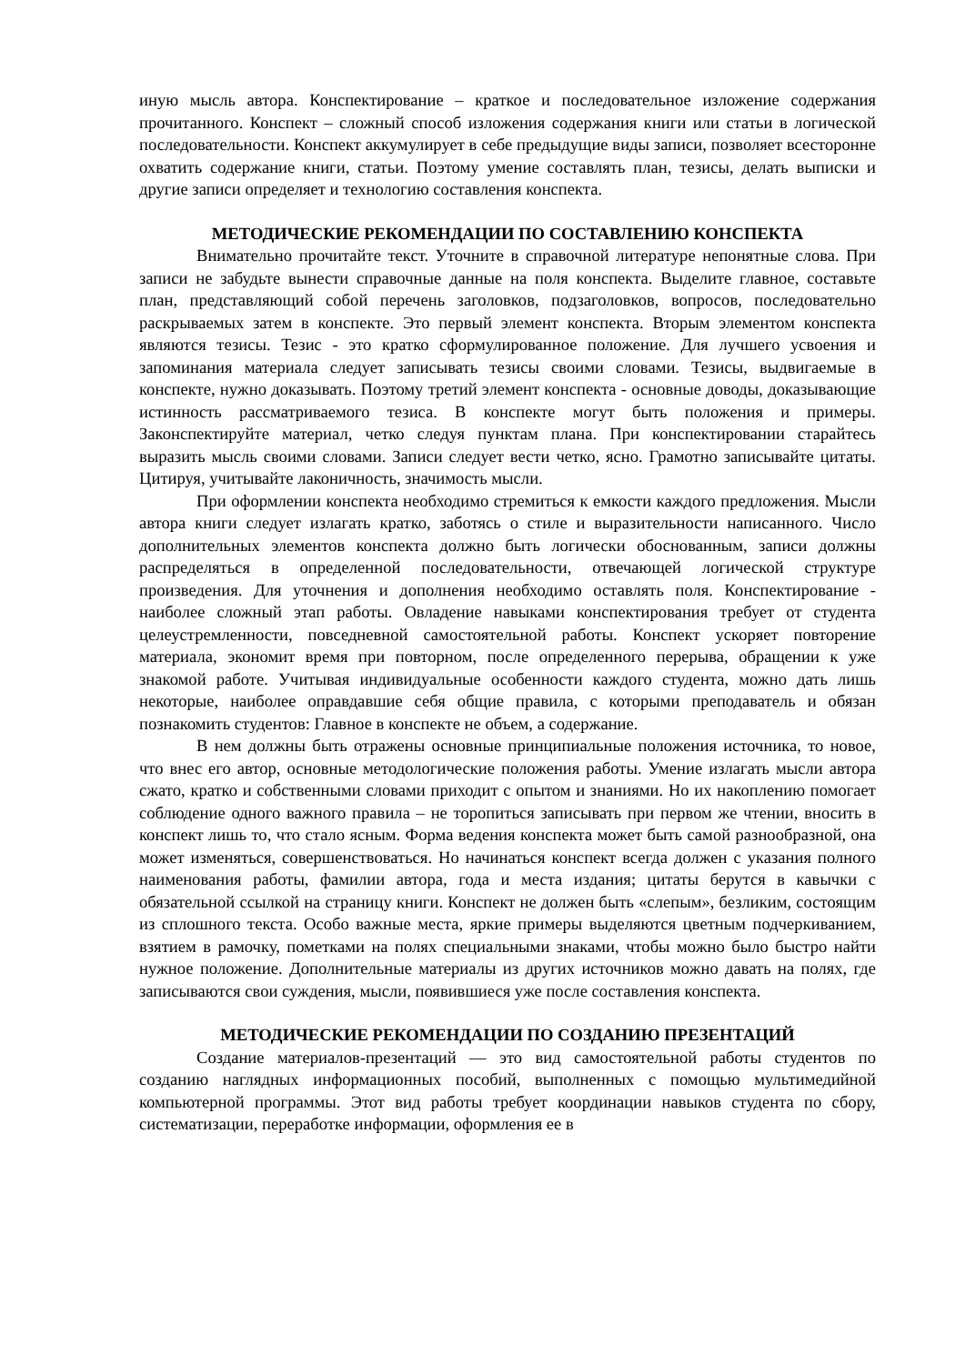иную мысль автора. Конспектирование – краткое и последовательное изложение содержания прочитанного. Конспект – сложный способ изложения содержания книги или статьи в логической последовательности. Конспект аккумулирует в себе предыдущие виды записи, позволяет всесторонне охватить содержание книги, статьи. Поэтому умение составлять план, тезисы, делать выписки и другие записи определяет и технологию составления конспекта.
МЕТОДИЧЕСКИЕ РЕКОМЕНДАЦИИ ПО СОСТАВЛЕНИЮ КОНСПЕКТА
Внимательно прочитайте текст. Уточните в справочной литературе непонятные слова. При записи не забудьте вынести справочные данные на поля конспекта. Выделите главное, составьте план, представляющий собой перечень заголовков, подзаголовков, вопросов, последовательно раскрываемых затем в конспекте. Это первый элемент конспекта. Вторым элементом конспекта являются тезисы. Тезис - это кратко сформулированное положение. Для лучшего усвоения и запоминания материала следует записывать тезисы своими словами. Тезисы, выдвигаемые в конспекте, нужно доказывать. Поэтому третий элемент конспекта - основные доводы, доказывающие истинность рассматриваемого тезиса. В конспекте могут быть положения и примеры. Законспектируйте материал, четко следуя пунктам плана. При конспектировании старайтесь выразить мысль своими словами. Записи следует вести четко, ясно. Грамотно записывайте цитаты. Цитируя, учитывайте лаконичность, значимость мысли.
При оформлении конспекта необходимо стремиться к емкости каждого предложения. Мысли автора книги следует излагать кратко, заботясь о стиле и выразительности написанного. Число дополнительных элементов конспекта должно быть логически обоснованным, записи должны распределяться в определенной последовательности, отвечающей логической структуре произведения. Для уточнения и дополнения необходимо оставлять поля. Конспектирование - наиболее сложный этап работы. Овладение навыками конспектирования требует от студента целеустремленности, повседневной самостоятельной работы. Конспект ускоряет повторение материала, экономит время при повторном, после определенного перерыва, обращении к уже знакомой работе. Учитывая индивидуальные особенности каждого студента, можно дать лишь некоторые, наиболее оправдавшие себя общие правила, с которыми преподаватель и обязан познакомить студентов: Главное в конспекте не объем, а содержание.
В нем должны быть отражены основные принципиальные положения источника, то новое, что внес его автор, основные методологические положения работы. Умение излагать мысли автора сжато, кратко и собственными словами приходит с опытом и знаниями. Но их накоплению помогает соблюдение одного важного правила – не торопиться записывать при первом же чтении, вносить в конспект лишь то, что стало ясным. Форма ведения конспекта может быть самой разнообразной, она может изменяться, совершенствоваться. Но начинаться конспект всегда должен с указания полного наименования работы, фамилии автора, года и места издания; цитаты берутся в кавычки с обязательной ссылкой на страницу книги. Конспект не должен быть «слепым», безликим, состоящим из сплошного текста. Особо важные места, яркие примеры выделяются цветным подчеркиванием, взятием в рамочку, пометками на полях специальными знаками, чтобы можно было быстро найти нужное положение. Дополнительные материалы из других источников можно давать на полях, где записываются свои суждения, мысли, появившиеся уже после составления конспекта.
МЕТОДИЧЕСКИЕ РЕКОМЕНДАЦИИ ПО СОЗДАНИЮ ПРЕЗЕНТАЦИЙ
Создание материалов-презентаций — это вид самостоятельной работы студентов по созданию наглядных информационных пособий, выполненных с помощью мультимедийной компьютерной программы. Этот вид работы требует координации навыков студента по сбору, систематизации, переработке информации, оформления ее в